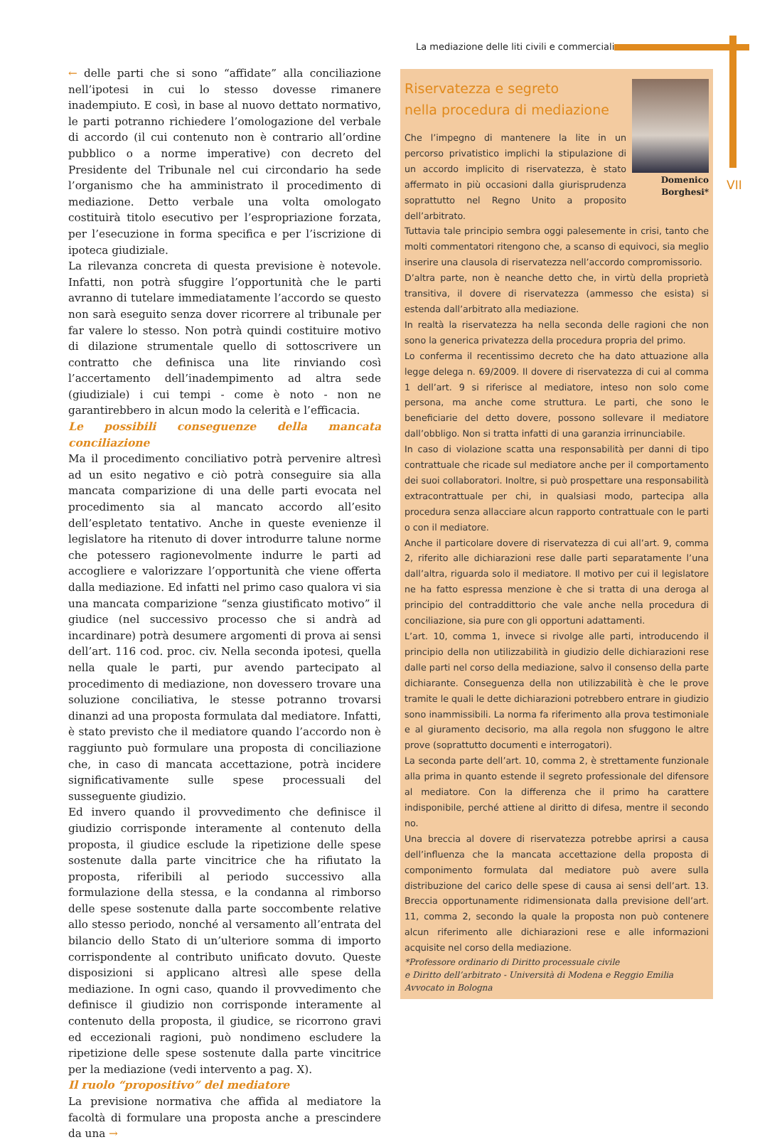La mediazione delle liti civili e commerciali
VII
← delle parti che si sono “affidate” alla conciliazione nell’ipotesi in cui lo stesso dovesse rimanere inadempiuto. E così, in base al nuovo dettato normativo, le parti potranno richiedere l’omologazione del verbale di accordo (il cui contenuto non è contrario all’ordine pubblico o a norme imperative) con decreto del Presidente del Tribunale nel cui circondario ha sede l’organismo che ha amministrato il procedimento di mediazione. Detto verbale una volta omologato costituirà titolo esecutivo per l’espropriazione forzata, per l’esecuzione in forma specifica e per l’iscrizione di ipoteca giudiziale.
La rilevanza concreta di questa previsione è notevole. Infatti, non potrà sfuggire l’opportunità che le parti avranno di tutelare immediatamente l’accordo se questo non sarà eseguito senza dover ricorrere al tribunale per far valere lo stesso. Non potrà quindi costituire motivo di dilazione strumentale quello di sottoscrivere un contratto che definisca una lite rinviando così l’accertamento dell’inadempimento ad altra sede (giudiziale) i cui tempi - come è noto - non ne garantirebbero in alcun modo la celerità e l’efficacia.
Le possibili conseguenze della mancata conciliazione
Ma il procedimento conciliativo potrà pervenire altresì ad un esito negativo e ciò potrà conseguire sia alla mancata comparizione di una delle parti evocata nel procedimento sia al mancato accordo all’esito dell’espletato tentativo. Anche in queste evenienze il legislatore ha ritenuto di dover introdurre talune norme che potessero ragionevolmente indurre le parti ad accogliere e valorizzare l’opportunità che viene offerta dalla mediazione. Ed infatti nel primo caso qualora vi sia una mancata comparizione “senza giustificato motivo” il giudice (nel successivo processo che si andrà ad incardinare) potrà desumere argomenti di prova ai sensi dell’art. 116 cod. proc. civ. Nella seconda ipotesi, quella nella quale le parti, pur avendo partecipato al procedimento di mediazione, non dovessero trovare una soluzione conciliativa, le stesse potranno trovarsi dinanzi ad una proposta formulata dal mediatore. Infatti, è stato previsto che il mediatore quando l’accordo non è raggiunto può formulare una proposta di conciliazione che, in caso di mancata accettazione, potrà incidere significativamente sulle spese processuali del susseguente giudizio.
Ed invero quando il provvedimento che definisce il giudizio corrisponde interamente al contenuto della proposta, il giudice esclude la ripetizione delle spese sostenute dalla parte vincitrice che ha rifiutato la proposta, riferibili al periodo successivo alla formulazione della stessa, e la condanna al rimborso delle spese sostenute dalla parte soccombente relative allo stesso periodo, nonché al versamento all’entrata del bilancio dello Stato di un’ulteriore somma di importo corrispondente al contributo unificato dovuto. Queste disposizioni si applicano altresì alle spese della mediazione. In ogni caso, quando il provvedimento che definisce il giudizio non corrisponde interamente al contenuto della proposta, il giudice, se ricorrono gravi ed eccezionali ragioni, può nondimeno escludere la ripetizione delle spese sostenute dalla parte vincitrice per la mediazione (vedi intervento a pag. X).
Il ruolo “propositivo” del mediatore
La previsione normativa che affida al mediatore la facoltà di formulare una proposta anche a prescindere da una →
Domenico
Borghesi*
Riservatezza e segreto
nella procedura di mediazione
Che l’impegno di mantenere la lite in un percorso privatistico implichi la stipulazione di un accordo implicito di riservatezza, è stato affermato in più occasioni dalla giurisprudenza soprattutto nel Regno Unito a proposito dell’arbitrato.
Tuttavia tale principio sembra oggi palesemente in crisi, tanto che molti commentatori ritengono che, a scanso di equivoci, sia meglio inserire una clausola di riservatezza nell’accordo compromissorio.
D’altra parte, non è neanche detto che, in virtù della proprietà transitiva, il dovere di riservatezza (ammesso che esista) si estenda dall’arbitrato alla mediazione.
In realtà la riservatezza ha nella seconda delle ragioni che non sono la generica privatezza della procedura propria del primo.
Lo conferma il recentissimo decreto che ha dato attuazione alla legge delega n. 69/2009. Il dovere di riservatezza di cui al comma 1 dell’art. 9 si riferisce al mediatore, inteso non solo come persona, ma anche come struttura. Le parti, che sono le beneficiarie del detto dovere, possono sollevare il mediatore dall’obbligo. Non si tratta infatti di una garanzia irrinunciabile.
In caso di violazione scatta una responsabilità per danni di tipo contrattuale che ricade sul mediatore anche per il comportamento dei suoi collaboratori. Inoltre, si può prospettare una responsabilità extracontrattuale per chi, in qualsiasi modo, partecipa alla procedura senza allacciare alcun rapporto contrattuale con le parti o con il mediatore.
Anche il particolare dovere di riservatezza di cui all’art. 9, comma 2, riferito alle dichiarazioni rese dalle parti separatamente l’una dall’altra, riguarda solo il mediatore. Il motivo per cui il legislatore ne ha fatto espressa menzione è che si tratta di una deroga al principio del contraddittorio che vale anche nella procedura di conciliazione, sia pure con gli opportuni adattamenti.
L’art. 10, comma 1, invece si rivolge alle parti, introducendo il principio della non utilizzabilità in giudizio delle dichiarazioni rese dalle parti nel corso della mediazione, salvo il consenso della parte dichiarante. Conseguenza della non utilizzabilità è che le prove tramite le quali le dette dichiarazioni potrebbero entrare in giudizio sono inammissibili. La norma fa riferimento alla prova testimoniale e al giuramento decisorio, ma alla regola non sfuggono le altre prove (soprattutto documenti e interrogatori).
La seconda parte dell’art. 10, comma 2, è strettamente funzionale alla prima in quanto estende il segreto professionale del difensore al mediatore. Con la differenza che il primo ha carattere indisponibile, perché attiene al diritto di difesa, mentre il secondo no.
Una breccia al dovere di riservatezza potrebbe aprirsi a causa dell’influenza che la mancata accettazione della proposta di componimento formulata dal mediatore può avere sulla distribuzione del carico delle spese di causa ai sensi dell’art. 13. Breccia opportunamente ridimensionata dalla previsione dell’art. 11, comma 2, secondo la quale la proposta non può contenere alcun riferimento alle dichiarazioni rese e alle informazioni acquisite nel corso della mediazione.
*Professore ordinario di Diritto processuale civile
e Diritto dell’arbitrato - Università di Modena e Reggio Emilia
Avvocato in Bologna